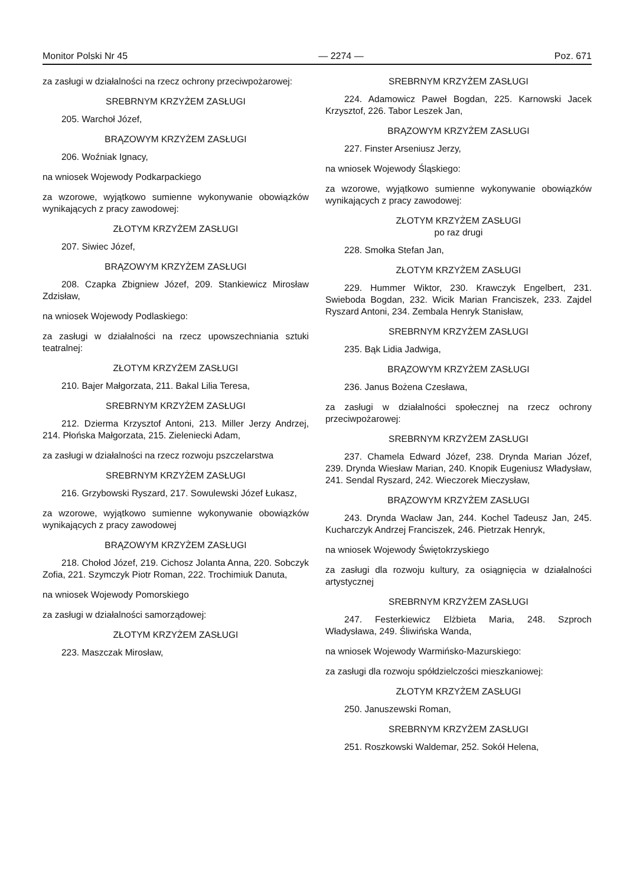Monitor Polski Nr 45 — 2274 — Poz. 671
za zasługi w działalności na rzecz ochrony przeciwpożarowej:
SREBRNYM KRZYŻEM ZASŁUGI
205. Warchoł Józef,
BRĄZOWYM KRZYŻEM ZASŁUGI
206. Woźniak Ignacy,
na wniosek Wojewody Podkarpackiego
za wzorowe, wyjątkowo sumienne wykonywanie obowiązków wynikających z pracy zawodowej:
ZŁOTYM KRZYŻEM ZASŁUGI
207. Siwiec Józef,
BRĄZOWYM KRZYŻEM ZASŁUGI
208. Czapka Zbigniew Józef, 209. Stankiewicz Mirosław Zdzisław,
na wniosek Wojewody Podlaskiego:
za zasługi w działalności na rzecz upowszechniania sztuki teatralnej:
ZŁOTYM KRZYŻEM ZASŁUGI
210. Bajer Małgorzata, 211. Bakal Lilia Teresa,
SREBRNYM KRZYŻEM ZASŁUGI
212. Dzierma Krzysztof Antoni, 213. Miller Jerzy Andrzej, 214. Płońska Małgorzata, 215. Zieleniecki Adam,
za zasługi w działalności na rzecz rozwoju pszczelarstwa
SREBRNYM KRZYŻEM ZASŁUGI
216. Grzybowski Ryszard, 217. Sowulewski Józef Łukasz,
za wzorowe, wyjątkowo sumienne wykonywanie obowiązków wynikających z pracy zawodowej
BRĄZOWYM KRZYŻEM ZASŁUGI
218. Chołod Józef, 219. Cichosz Jolanta Anna, 220. Sobczyk Zofia, 221. Szymczyk Piotr Roman, 222. Trochimiuk Danuta,
na wniosek Wojewody Pomorskiego
za zasługi w działalności samorządowej:
ZŁOTYM KRZYŻEM ZASŁUGI
223. Maszczak Mirosław,
SREBRNYM KRZYŻEM ZASŁUGI
224. Adamowicz Paweł Bogdan, 225. Karnowski Jacek Krzysztof, 226. Tabor Leszek Jan,
BRĄZOWYM KRZYŻEM ZASŁUGI
227. Finster Arseniusz Jerzy,
na wniosek Wojewody Śląskiego:
za wzorowe, wyjątkowo sumienne wykonywanie obowiązków wynikających z pracy zawodowej:
ZŁOTYM KRZYŻEM ZASŁUGI
po raz drugi
228. Smołka Stefan Jan,
ZŁOTYM KRZYŻEM ZASŁUGI
229. Hummer Wiktor, 230. Krawczyk Engelbert, 231. Swieboda Bogdan, 232. Wicik Marian Franciszek, 233. Zajdel Ryszard Antoni, 234. Zembala Henryk Stanisław,
SREBRNYM KRZYŻEM ZASŁUGI
235. Bąk Lidia Jadwiga,
BRĄZOWYM KRZYŻEM ZASŁUGI
236. Janus Bożena Czesława,
za zasługi w działalności społecznej na rzecz ochrony przeciwpożarowej:
SREBRNYM KRZYŻEM ZASŁUGI
237. Chamela Edward Józef, 238. Drynda Marian Józef, 239. Drynda Wiesław Marian, 240. Knopik Eugeniusz Władysław, 241. Sendal Ryszard, 242. Wieczorek Mieczysław,
BRĄZOWYM KRZYŻEM ZASŁUGI
243. Drynda Wacław Jan, 244. Kochel Tadeusz Jan, 245. Kucharczyk Andrzej Franciszek, 246. Pietrzak Henryk,
na wniosek Wojewody Świętokrzyskiego
za zasługi dla rozwoju kultury, za osiągnięcia w działalności artystycznej
SREBRNYM KRZYŻEM ZASŁUGI
247. Festerkiewicz Elżbieta Maria, 248. Szproch Władysława, 249. Śliwińska Wanda,
na wniosek Wojewody Warmińsko-Mazurskiego:
za zasługi dla rozwoju spółdzielczości mieszkaniowej:
ZŁOTYM KRZYŻEM ZASŁUGI
250. Januszewski Roman,
SREBRNYM KRZYŻEM ZASŁUGI
251. Roszkowski Waldemar, 252. Sokół Helena,